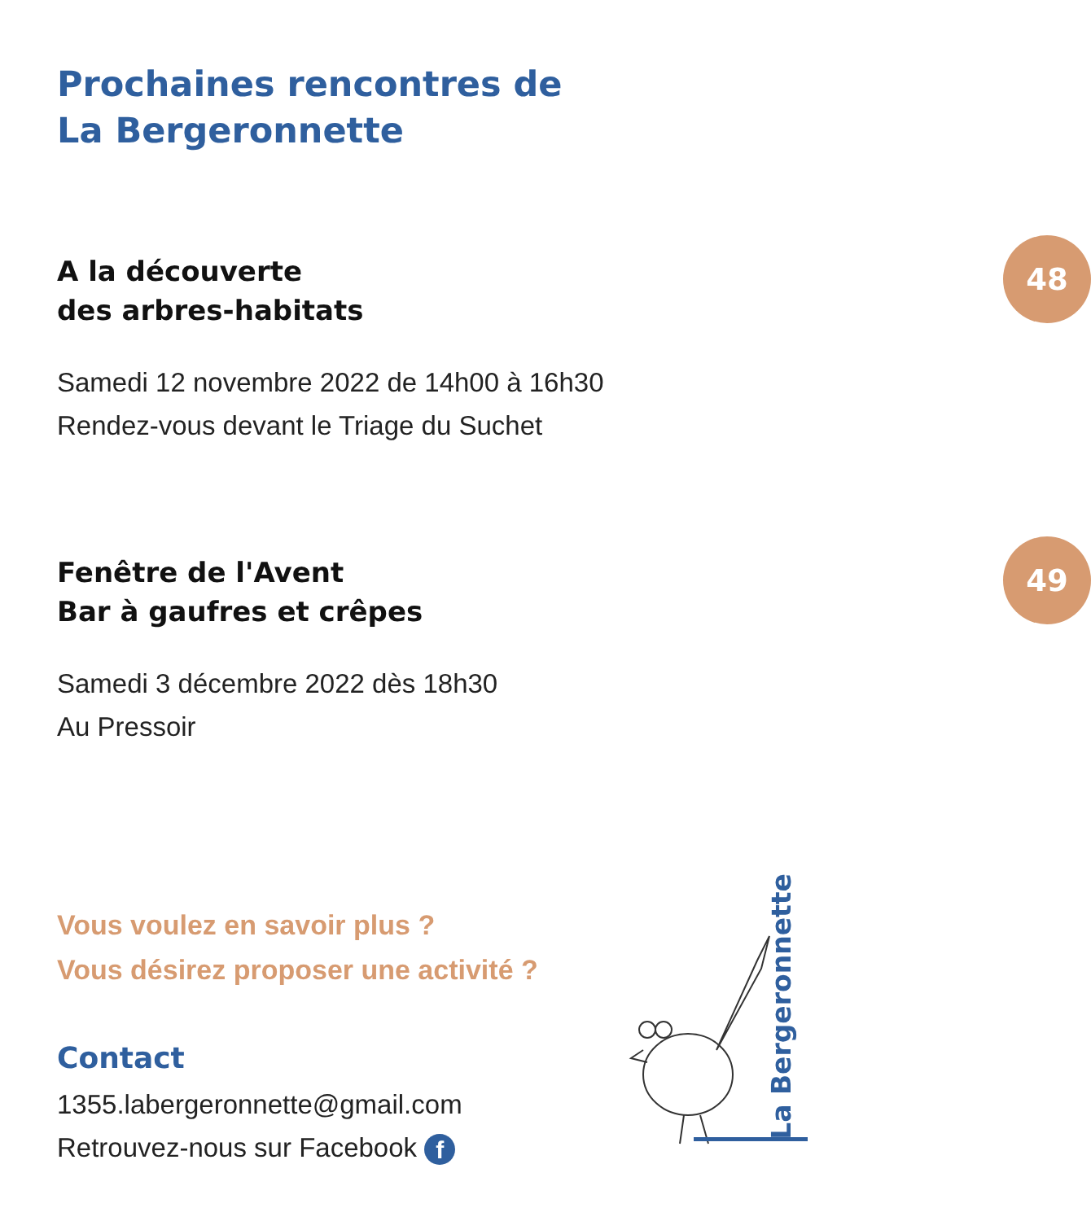Prochaines rencontres de
La Bergeronnette
A la découverte
des arbres-habitats
48
Samedi 12 novembre 2022 de 14h00 à 16h30
Rendez-vous devant le Triage du Suchet
Fenêtre de l'Avent
Bar à gaufres et crêpes
49
Samedi 3 décembre 2022 dès 18h30
Au Pressoir
Vous voulez en savoir plus ?
Vous désirez proposer une activité ?
Contact
1355.labergeronnette@gmail.com
Retrouvez-nous sur Facebook f
La Bergeronnette